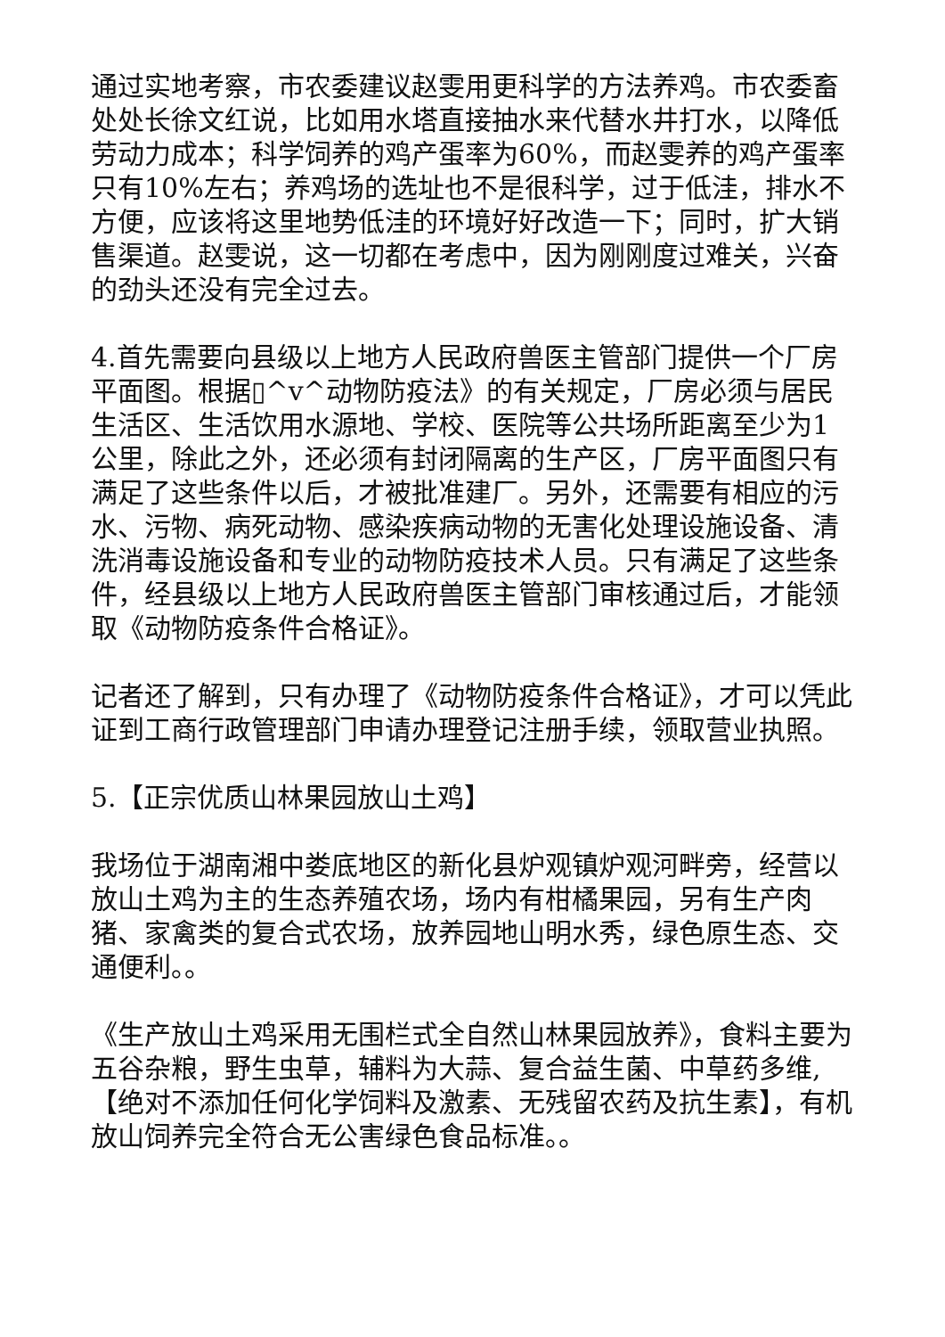通过实地考察，市农委建议赵雯用更科学的方法养鸡。市农委畜处处长徐文红说，比如用水塔直接抽水来代替水井打水，以降低劳动力成本；科学饲养的鸡产蛋率为60%，而赵雯养的鸡产蛋率只有10%左右；养鸡场的选址也不是很科学，过于低洼，排水不方便，应该将这里地势低洼的环境好好改造一下；同时，扩大销售渠道。赵雯说，这一切都在考虑中，因为刚刚度过难关，兴奋的劲头还没有完全过去。
4.首先需要向县级以上地方人民政府兽医主管部门提供一个厂房平面图。根据▯^v^动物防疫法》的有关规定，厂房必须与居民生活区、生活饮用水源地、学校、医院等公共场所距离至少为1公里，除此之外，还必须有封闭隔离的生产区，厂房平面图只有满足了这些条件以后，才被批准建厂。另外，还需要有相应的污水、污物、病死动物、感染疾病动物的无害化处理设施设备、清洗消毒设施设备和专业的动物防疫技术人员。只有满足了这些条件，经县级以上地方人民政府兽医主管部门审核通过后，才能领取《动物防疫条件合格证》。
记者还了解到，只有办理了《动物防疫条件合格证》，才可以凭此证到工商行政管理部门申请办理登记注册手续，领取营业执照。
5.【正宗优质山林果园放山土鸡】
我场位于湖南湘中娄底地区的新化县炉观镇炉观河畔旁，经营以放山土鸡为主的生态养殖农场，场内有柑橘果园，另有生产肉猪、家禽类的复合式农场，放养园地山明水秀，绿色原生态、交通便利。。
《生产放山土鸡采用无围栏式全自然山林果园放养》，食料主要为五谷杂粮，野生虫草，辅料为大蒜、复合益生菌、中草药多维,【绝对不添加任何化学饲料及激素、无残留农药及抗生素】，有机放山饲养完全符合无公害绿色食品标准。。